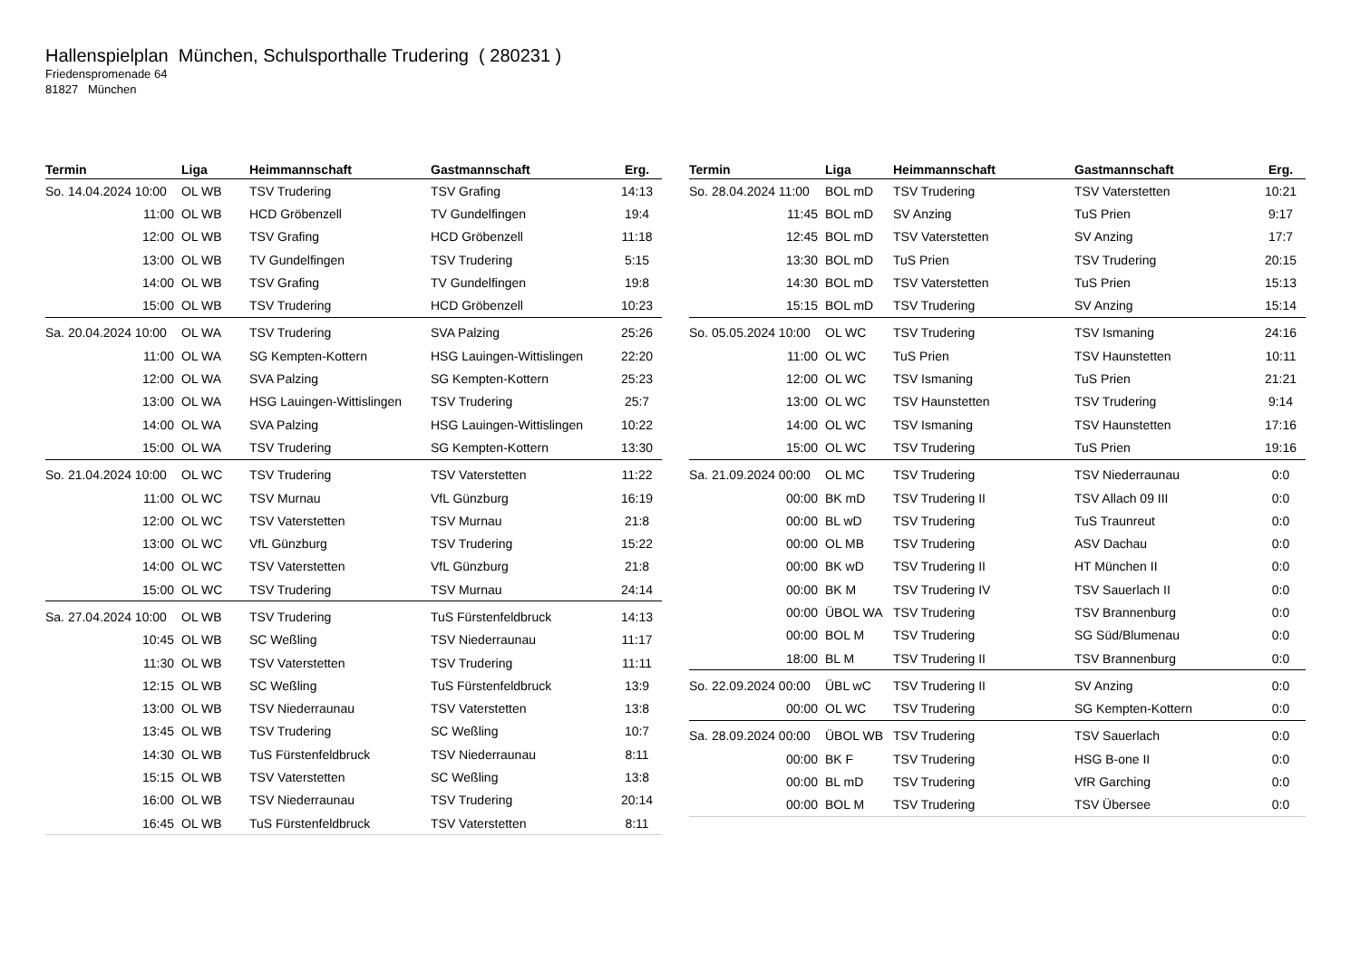Hallenspielplan München, Schulsporthalle Trudering ( 280231 )
Friedenspromenade 64
81827 München
| Termin | Liga | Heimmannschaft | Gastmannschaft | Erg. |
| --- | --- | --- | --- | --- |
| So. 14.04.2024 10:00 | OL WB | TSV Trudering | TSV Grafing | 14:13 |
| 11:00 | OL WB | HCD Gröbenzell | TV Gundelfingen | 19:4 |
| 12:00 | OL WB | TSV Grafing | HCD Gröbenzell | 11:18 |
| 13:00 | OL WB | TV Gundelfingen | TSV Trudering | 5:15 |
| 14:00 | OL WB | TSV Grafing | TV Gundelfingen | 19:8 |
| 15:00 | OL WB | TSV Trudering | HCD Gröbenzell | 10:23 |
| Sa. 20.04.2024 10:00 | OL WA | TSV Trudering | SVA Palzing | 25:26 |
| 11:00 | OL WA | SG Kempten-Kottern | HSG Lauingen-Wittislingen | 22:20 |
| 12:00 | OL WA | SVA Palzing | SG Kempten-Kottern | 25:23 |
| 13:00 | OL WA | HSG Lauingen-Wittislingen | TSV Trudering | 25:7 |
| 14:00 | OL WA | SVA Palzing | HSG Lauingen-Wittislingen | 10:22 |
| 15:00 | OL WA | TSV Trudering | SG Kempten-Kottern | 13:30 |
| So. 21.04.2024 10:00 | OL WC | TSV Trudering | TSV Vaterstetten | 11:22 |
| 11:00 | OL WC | TSV Murnau | VfL Günzburg | 16:19 |
| 12:00 | OL WC | TSV Vaterstetten | TSV Murnau | 21:8 |
| 13:00 | OL WC | VfL Günzburg | TSV Trudering | 15:22 |
| 14:00 | OL WC | TSV Vaterstetten | VfL Günzburg | 21:8 |
| 15:00 | OL WC | TSV Trudering | TSV Murnau | 24:14 |
| Sa. 27.04.2024 10:00 | OL WB | TSV Trudering | TuS Fürstenfeldbruck | 14:13 |
| 10:45 | OL WB | SC Weßling | TSV Niederraunau | 11:17 |
| 11:30 | OL WB | TSV Vaterstetten | TSV Trudering | 11:11 |
| 12:15 | OL WB | SC Weßling | TuS Fürstenfeldbruck | 13:9 |
| 13:00 | OL WB | TSV Niederraunau | TSV Vaterstetten | 13:8 |
| 13:45 | OL WB | TSV Trudering | SC Weßling | 10:7 |
| 14:30 | OL WB | TuS Fürstenfeldbruck | TSV Niederraunau | 8:11 |
| 15:15 | OL WB | TSV Vaterstetten | SC Weßling | 13:8 |
| 16:00 | OL WB | TSV Niederraunau | TSV Trudering | 20:14 |
| 16:45 | OL WB | TuS Fürstenfeldbruck | TSV Vaterstetten | 8:11 |
| Termin | Liga | Heimmannschaft | Gastmannschaft | Erg. |
| --- | --- | --- | --- | --- |
| So. 28.04.2024 11:00 | BOL mD | TSV Trudering | TSV Vaterstetten | 10:21 |
| 11:45 | BOL mD | SV Anzing | TuS Prien | 9:17 |
| 12:45 | BOL mD | TSV Vaterstetten | SV Anzing | 17:7 |
| 13:30 | BOL mD | TuS Prien | TSV Trudering | 20:15 |
| 14:30 | BOL mD | TSV Vaterstetten | TuS Prien | 15:13 |
| 15:15 | BOL mD | TSV Trudering | SV Anzing | 15:14 |
| So. 05.05.2024 10:00 | OL WC | TSV Trudering | TSV Ismaning | 24:16 |
| 11:00 | OL WC | TuS Prien | TSV Haunstetten | 10:11 |
| 12:00 | OL WC | TSV Ismaning | TuS Prien | 21:21 |
| 13:00 | OL WC | TSV Haunstetten | TSV Trudering | 9:14 |
| 14:00 | OL WC | TSV Ismaning | TSV Haunstetten | 17:16 |
| 15:00 | OL WC | TSV Trudering | TuS Prien | 19:16 |
| Sa. 21.09.2024 00:00 | OL MC | TSV Trudering | TSV Niederraunau | 0:0 |
| 00:00 | BK mD | TSV Trudering II | TSV Allach 09 III | 0:0 |
| 00:00 | BL wD | TSV Trudering | TuS Traunreut | 0:0 |
| 00:00 | OL MB | TSV Trudering | ASV Dachau | 0:0 |
| 00:00 | BK wD | TSV Trudering II | HT München II | 0:0 |
| 00:00 | BK M | TSV Trudering IV | TSV Sauerlach II | 0:0 |
| 00:00 | ÜBOL WA | TSV Trudering | TSV Brannenburg | 0:0 |
| 00:00 | BOL M | TSV Trudering | SG Süd/Blumenau | 0:0 |
| 18:00 | BL M | TSV Trudering II | TSV Brannenburg | 0:0 |
| So. 22.09.2024 00:00 | ÜBL wC | TSV Trudering II | SV Anzing | 0:0 |
| 00:00 | OL WC | TSV Trudering | SG Kempten-Kottern | 0:0 |
| Sa. 28.09.2024 00:00 | ÜBOL WB | TSV Trudering | TSV Sauerlach | 0:0 |
| 00:00 | BK F | TSV Trudering | HSG B-one II | 0:0 |
| 00:00 | BL mD | TSV Trudering | VfR Garching | 0:0 |
| 00:00 | BOL M | TSV Trudering | TSV Übersee | 0:0 |